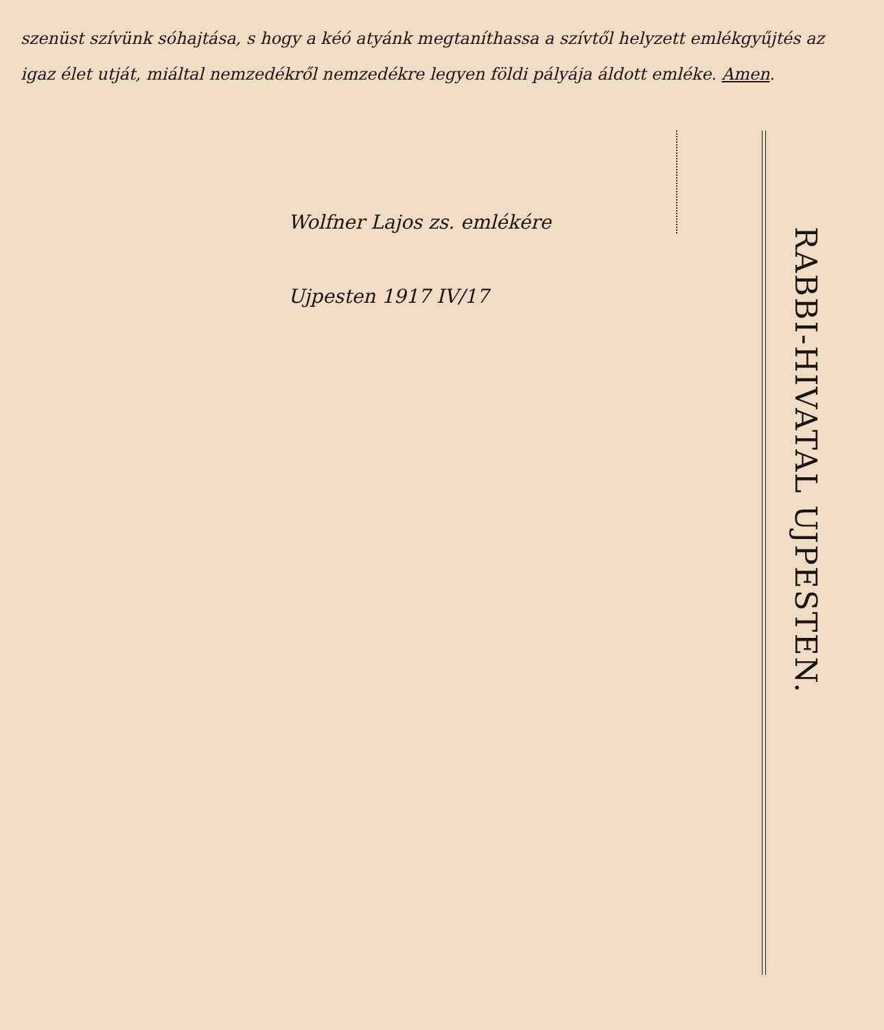szenüst szívünk sóhajtása, s hogy a kéó atyánk megtaníthassa a szívtől helyzett emlékgyűjtés az igaz élet utját, miáltal nemzedékről nemzedékre legyen földi pályája áldott emléke. Amen.
RABBI-HIVATAL UJPESTEN.
Wolfner Lajos zs. emlékére
Ujpesten 1917 IV/17